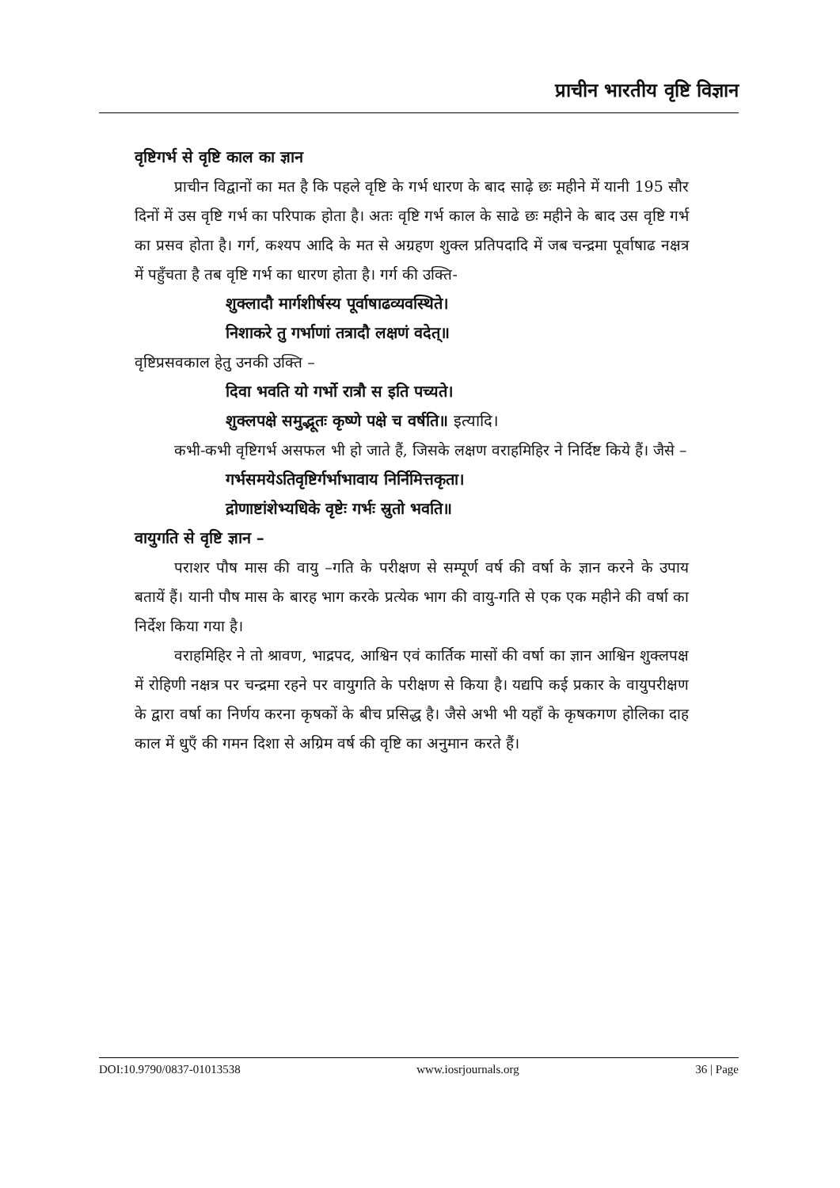प्राचीन भारतीय वृष्टि विज्ञान
वृष्टिगर्भ से वृष्टि काल का ज्ञान
प्राचीन विद्वानों का मत है कि पहले वृष्टि के गर्भ धारण के बाद साढ़े छः महीने में यानी 195 सौर दिनों में उस वृष्टि गर्भ का परिपाक होता है। अतः वृष्टि गर्भ काल के साढे छः महीने के बाद उस वृष्टि गर्भ का प्रसव होता है। गर्ग, कश्यप आदि के मत से अग्रहण शुक्ल प्रतिपदादि में जब चन्द्रमा पूर्वाषाढ नक्षत्र में पहुँचता है तब वृष्टि गर्भ का धारण होता है। गर्ग की उक्ति-
शुक्लादौ मार्गशीर्षस्य पूर्वाषाढव्यवस्थिते।
निशाकरे तु गर्भाणां तत्रादौ लक्षणं वदेत्॥
वृष्टिप्रसवकाल हेतु उनकी उक्ति –
दिवा भवति यो गर्भो रात्रौ स इति पच्यते।
शुक्लपक्षे समुद्भूतः कृष्णे पक्षे च वर्षति॥ इत्यादि।
कभी-कभी वृष्टिगर्भ असफल भी हो जाते हैं, जिसके लक्षण वराहमिहिर ने निर्दिष्ट किये हैं। जैसे –
गर्भसमयेऽतिवृष्टिर्गर्भाभावाय निर्निमित्तकृता।
द्रोणाष्टांशेभ्यधिके वृष्टेः गर्भः स्रुतो भवति॥
वायुगति से वृष्टि ज्ञान –
पराशर पौष मास की वायु –गति के परीक्षण से सम्पूर्ण वर्ष की वर्षा के ज्ञान करने के उपाय बतायें हैं। यानी पौष मास के बारह भाग करके प्रत्येक भाग की वायु-गति से एक एक महीने की वर्षा का निर्देश किया गया है।
वराहमिहिर ने तो श्रावण, भाद्रपद, आश्विन एवं कार्तिक मासों की वर्षा का ज्ञान आश्विन शुक्लपक्ष में रोहिणी नक्षत्र पर चन्द्रमा रहने पर वायुगति के परीक्षण से किया है। यद्यपि कई प्रकार के वायुपरीक्षण के द्वारा वर्षा का निर्णय करना कृषकों के बीच प्रसिद्ध है। जैसे अभी भी यहाँ के कृषकगण होलिका दाह काल में धुएँ की गमन दिशा से अग्रिम वर्ष की वृष्टि का अनुमान करते हैं।
DOI:10.9790/0837-01013538 www.iosrjournals.org 36 | Page